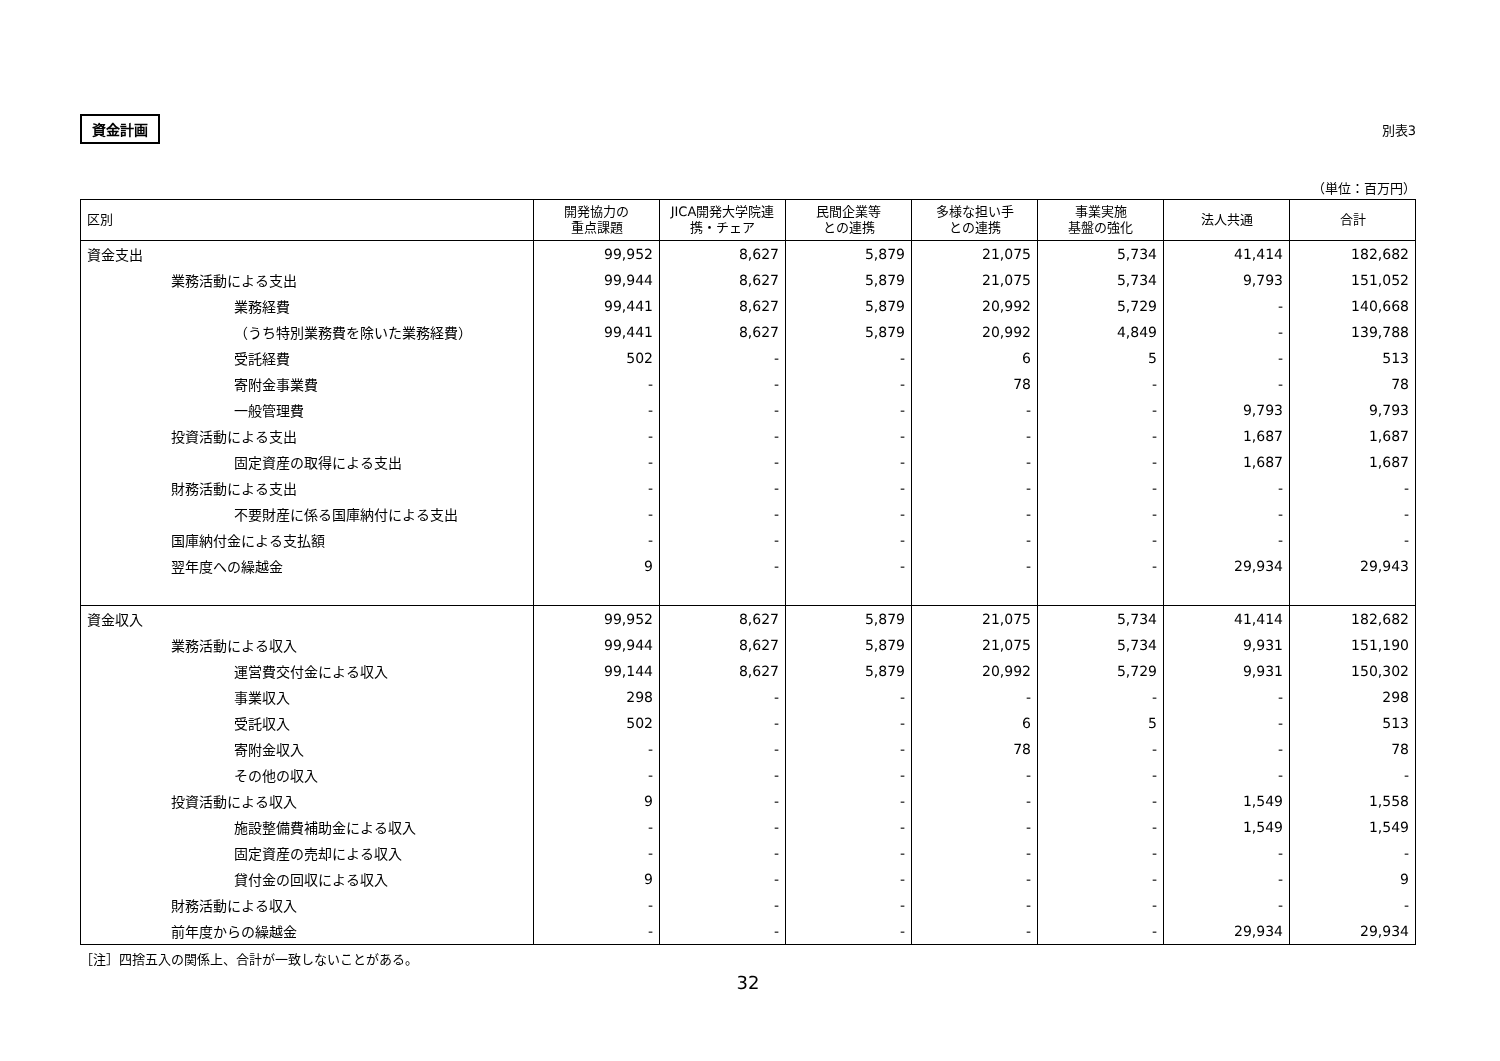資金計画 別表3
（単位：百万円）
| 区別 | 開発協力の 重点課題 | JICA開発大学院連 携・チェア | 民間企業等 との連携 | 多様な担い手 との連携 | 事業実施 基盤の強化 | 法人共通 | 合計 |
| --- | --- | --- | --- | --- | --- | --- | --- |
| 資金支出 | 99,952 | 8,627 | 5,879 | 21,075 | 5,734 | 41,414 | 182,682 |
| 業務活動による支出 | 99,944 | 8,627 | 5,879 | 21,075 | 5,734 | 9,793 | 151,052 |
| 業務経費 | 99,441 | 8,627 | 5,879 | 20,992 | 5,729 | - | 140,668 |
| （うち特別業務費を除いた業務経費） | 99,441 | 8,627 | 5,879 | 20,992 | 4,849 | - | 139,788 |
| 受託経費 | 502 | - | - | 6 | 5 | - | 513 |
| 寄附金事業費 | - | - | - | 78 | - | - | 78 |
| 一般管理費 | - | - | - | - | - | 9,793 | 9,793 |
| 投資活動による支出 | - | - | - | - | - | 1,687 | 1,687 |
| 固定資産の取得による支出 | - | - | - | - | - | 1,687 | 1,687 |
| 財務活動による支出 | - | - | - | - | - | - | - |
| 不要財産に係る国庫納付による支出 | - | - | - | - | - | - | - |
| 国庫納付金による支払額 | - | - | - | - | - | - | - |
| 翌年度への繰越金 | 9 | - | - | - | - | 29,934 | 29,943 |
| 資金収入 | 99,952 | 8,627 | 5,879 | 21,075 | 5,734 | 41,414 | 182,682 |
| 業務活動による収入 | 99,944 | 8,627 | 5,879 | 21,075 | 5,734 | 9,931 | 151,190 |
| 運営費交付金による収入 | 99,144 | 8,627 | 5,879 | 20,992 | 5,729 | 9,931 | 150,302 |
| 事業収入 | 298 | - | - | - | - | - | 298 |
| 受託収入 | 502 | - | - | 6 | 5 | - | 513 |
| 寄附金収入 | - | - | - | 78 | - | - | 78 |
| その他の収入 | - | - | - | - | - | - | - |
| 投資活動による収入 | 9 | - | - | - | - | 1,549 | 1,558 |
| 施設整備費補助金による収入 | - | - | - | - | - | 1,549 | 1,549 |
| 固定資産の売却による収入 | - | - | - | - | - | - | - |
| 貸付金の回収による収入 | 9 | - | - | - | - | - | 9 |
| 財務活動による収入 | - | - | - | - | - | - | - |
| 前年度からの繰越金 | - | - | - | - | - | 29,934 | 29,934 |
［注］四捨五入の関係上、合計が一致しないことがある。
32